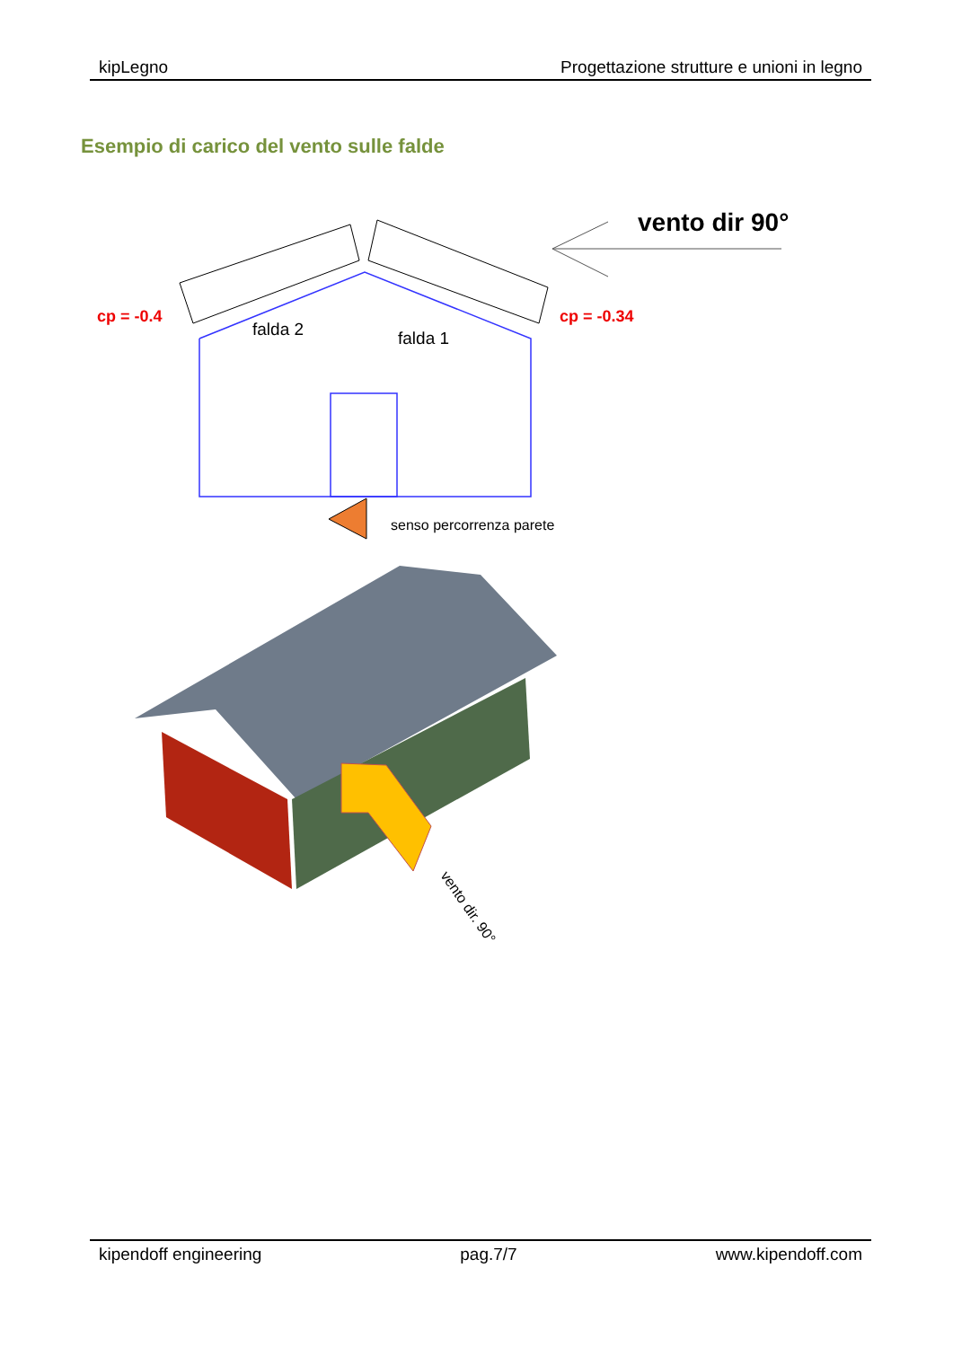kipLegno Progettazione strutture e unioni in legno
Esempio di carico del vento sulle falde
vento dir 90°
cp = -0.4
cp = -0.34
falda 2
falda 1
senso percorrenza parete
vento dir. 90°
kipendoff engineering pag.7/7 www.kipendoff.com